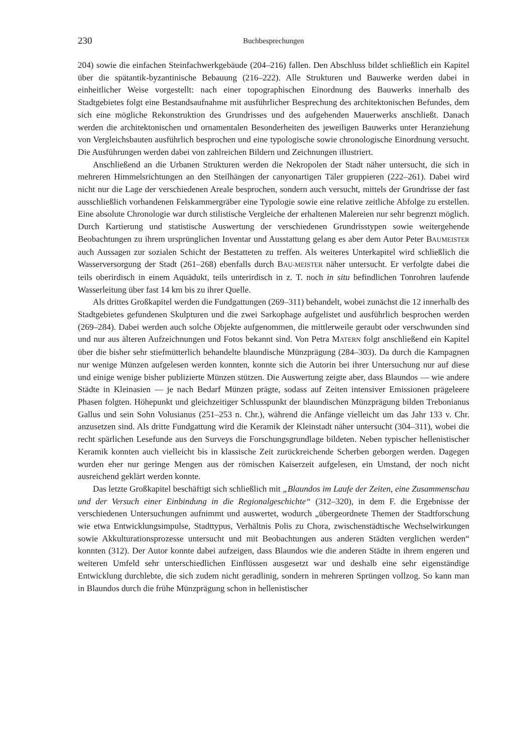230 Buchbesprechungen
204) sowie die einfachen Steinfachwerkgebäude (204–216) fallen. Den Abschluss bildet schließlich ein Kapitel über die spätantik-byzantinische Bebauung (216–222). Alle Strukturen und Bauwerke werden dabei in einheitlicher Weise vorgestellt: nach einer topographischen Einordnung des Bauwerks innerhalb des Stadtgebietes folgt eine Bestandsaufnahme mit ausführlicher Besprechung des architektonischen Befundes, dem sich eine mögliche Rekonstruktion des Grundrisses und des aufgehenden Mauerwerks anschließt. Danach werden die architektonischen und ornamentalen Besonderheiten des jeweiligen Bauwerks unter Heranziehung von Vergleichsbauten ausführlich besprochen und eine typologische sowie chronologische Einordnung versucht. Die Ausführungen werden dabei von zahlreichen Bildern und Zeichnungen illustriert.
Anschließend an die Urbanen Strukturen werden die Nekropolen der Stadt näher untersucht, die sich in mehreren Himmelsrichtungen an den Steilhängen der canyonartigen Täler gruppieren (222–261). Dabei wird nicht nur die Lage der verschiedenen Areale besprochen, sondern auch versucht, mittels der Grundrisse der fast ausschließlich vorhandenen Felskammergräber eine Typologie sowie eine relative zeitliche Abfolge zu erstellen. Eine absolute Chronologie war durch stilistische Vergleiche der erhaltenen Malereien nur sehr begrenzt möglich. Durch Kartierung und statistische Auswertung der verschiedenen Grundrisstypen sowie weitergehende Beobachtungen zu ihrem ursprünglichen Inventar und Ausstattung gelang es aber dem Autor Peter BAUMEISTER auch Aussagen zur sozialen Schicht der Bestatteten zu treffen. Als weiteres Unterkapitel wird schließlich die Wasserversorgung der Stadt (261–268) ebenfalls durch BAU-MEISTER näher untersucht. Er verfolgte dabei die teils oberirdisch in einem Aquädukt, teils unterirdisch in z. T. noch in situ befindlichen Tonrohren laufende Wasserleitung über fast 14 km bis zu ihrer Quelle.
Als drittes Großkapitel werden die Fundgattungen (269–311) behandelt, wobei zunächst die 12 innerhalb des Stadtgebietes gefundenen Skulpturen und die zwei Sarkophage aufgelistet und ausführlich besprochen werden (269–284). Dabei werden auch solche Objekte aufgenommen, die mittlerweile geraubt oder verschwunden sind und nur aus älteren Aufzeichnungen und Fotos bekannt sind. Von Petra MATERN folgt anschließend ein Kapitel über die bisher sehr stiefmütterlich behandelte blaundische Münzprägung (284–303). Da durch die Kampagnen nur wenige Münzen aufgelesen werden konnten, konnte sich die Autorin bei ihrer Untersuchung nur auf diese und einige wenige bisher publizierte Münzen stützen. Die Auswertung zeigte aber, dass Blaundos — wie andere Städte in Kleinasien — je nach Bedarf Münzen prägte, sodass auf Zeiten intensiver Emissionen prägeleere Phasen folgten. Höhepunkt und gleichzeitiger Schlusspunkt der blaundischen Münzprägung bilden Trebonianus Gallus und sein Sohn Volusianus (251–253 n. Chr.), während die Anfänge vielleicht um das Jahr 133 v. Chr. anzusetzen sind. Als dritte Fundgattung wird die Keramik der Kleinstadt näher untersucht (304–311), wobei die recht spärlichen Lesefunde aus den Surveys die Forschungsgrundlage bildeten. Neben typischer hellenistischer Keramik konnten auch vielleicht bis in klassische Zeit zurückreichende Scherben geborgen werden. Dagegen wurden eher nur geringe Mengen aus der römischen Kaiserzeit aufgelesen, ein Umstand, der noch nicht ausreichend geklärt werden konnte.
Das letzte Großkapitel beschäftigt sich schließlich mit „Blaundos im Laufe der Zeiten, eine Zusammenschau und der Versuch einer Einbindung in die Regionalgeschichte“ (312–320), in dem F. die Ergebnisse der verschiedenen Untersuchungen aufnimmt und auswertet, wodurch „übergeordnete Themen der Stadtforschung wie etwa Entwicklungsimpulse, Stadttypus, Verhältnis Polis zu Chora, zwischenstädtische Wechselwirkungen sowie Akkulturationsprozesse untersucht und mit Beobachtungen aus anderen Städten verglichen werden“ konnten (312). Der Autor konnte dabei aufzeigen, dass Blaundos wie die anderen Städte in ihrem engeren und weiteren Umfeld sehr unterschiedlichen Einflüssen ausgesetzt war und deshalb eine sehr eigenständige Entwicklung durchlebte, die sich zudem nicht geradlinig, sondern in mehreren Sprüngen vollzog. So kann man in Blaundos durch die frühe Münzprägung schon in hellenistischer